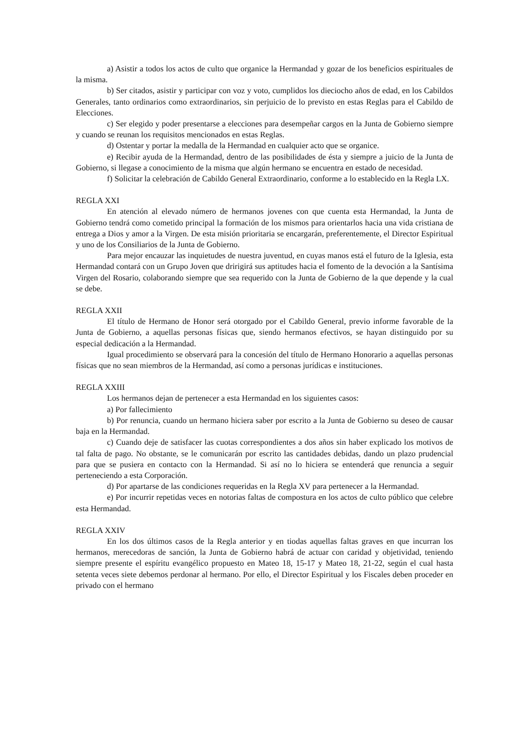a) Asistir a todos los actos de culto que organice la Hermandad y gozar de los beneficios espirituales de la misma.
b) Ser citados, asistir y participar con voz y voto, cumplidos los dieciocho años de edad, en los Cabildos Generales, tanto ordinarios como extraordinarios, sin perjuicio de lo previsto en estas Reglas para el Cabildo de Elecciones.
c) Ser elegido y poder presentarse a elecciones para desempeñar cargos en la Junta de Gobierno siempre y cuando se reunan los requisitos mencionados en estas Reglas.
d) Ostentar y portar la medalla de la Hermandad en cualquier acto que se organice.
e) Recibir ayuda de la Hermandad, dentro de las posibilidades de ésta y siempre a juicio de la Junta de Gobierno, si llegase a conocimiento de la misma que algún hermano se encuentra en estado de necesidad.
f) Solicitar la celebración de Cabildo General Extraordinario, conforme a lo establecido en la Regla LX.
REGLA XXI
En atención al elevado número de hermanos jovenes con que cuenta esta Hermandad, la Junta de Gobierno tendrá como cometido principal la formación de los mismos para orientarlos hacia una vida cristiana de entrega a Dios y amor a la Virgen. De esta misión prioritaria se encargarán, preferentemente, el Director Espiritual y uno de los Consiliarios de la Junta de Gobierno.
Para mejor encauzar las inquietudes de nuestra juventud, en cuyas manos está el futuro de la Iglesia, esta Hermandad contará con un Grupo Joven que dririgirá sus aptitudes hacia el fomento de la devoción a la Santísima Virgen del Rosario, colaborando siempre que sea requerido con la Junta de Gobierno de la que depende y la cual se debe.
REGLA XXII
El título de Hermano de Honor será otorgado por el Cabildo General, previo informe favorable de la Junta de Gobierno, a aquellas personas físicas que, siendo hermanos efectivos, se hayan distinguido por su especial dedicación a la Hermandad.
Igual procedimiento se observará para la concesión del título de Hermano Honorario a aquellas personas físicas que no sean miembros de la Hermandad, así como a personas jurídicas e instituciones.
REGLA XXIII
Los hermanos dejan de pertenecer a esta Hermandad en los siguientes casos:
a) Por fallecimiento
b) Por renuncia, cuando un hermano hiciera saber por escrito a la Junta de Gobierno su deseo de causar baja en la Hermandad.
c) Cuando deje de satisfacer las cuotas correspondientes a dos años sin haber explicado los motivos de tal falta de pago. No obstante, se le comunicarán por escrito las cantidades debidas, dando un plazo prudencial para que se pusiera en contacto con la Hermandad. Si así no lo hiciera se entenderá que renuncia a seguir perteneciendo a esta Corporación.
d) Por apartarse de las condiciones requeridas en la Regla XV para pertenecer a la Hermandad.
e) Por incurrir repetidas veces en notorias faltas de compostura en los actos de culto público que celebre esta Hermandad.
REGLA XXIV
En los dos últimos casos de la Regla anterior y en tiodas aquellas faltas graves en que incurran los hermanos, merecedoras de sanción, la Junta de Gobierno habrá de actuar con caridad y objetividad, teniendo siempre presente el espíritu evangélico propuesto en Mateo 18, 15-17 y Mateo 18, 21-22, según el cual hasta setenta veces siete debemos perdonar al hermano. Por ello, el Director Espiritual y los Fiscales deben proceder en privado con el hermano